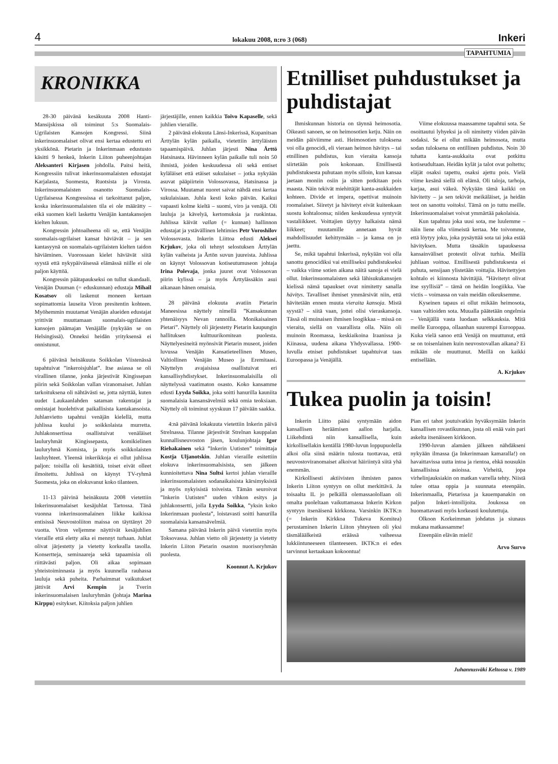4 lokakuu 2008, n:ro 3 (068) Inkeri
TAPAHTUMIA
KRONIKKA
28-30 päivänä kesäkuuta 2008 Hanti-Mansijskissa oli toiminut 5:s Suomalais-Ugrilaisten Kansojen Kongressi. Siinä inkerinsuomalaiset olivat ensi kertaa edustettu eri yksikkönä. Pietarin ja Inkerinmaan edustusto käsitti 9 henkeä, Inkerin Liiton puheenjohtajan Aleksanteri Kirjasen johdolla. Paitsi heitä, Kongressiin tulivat inkerinsuomalaisten edustajat Karjalasta, Suomesta, Ruotsista ja Virosta. Inkerinsuomalaisten osanotto Suomalais-Ugrilaisessa Kongressissa ei tarkoittanut paljon, koska inkerinsuomalaisten tila ei ole määrätty – eikä suomen kieli laskettu Venäjän kantakansojen kielten lukuun.
Kongressin johtoaiheena oli se, että Venäjän suomalais-ugrilaiset kansat häviävät – ja sen kantasyynä on suomalais-ugrilaisten kielten taidon häviäminen. Vuorossaan kielet häviävät siitä syystä että nykypäiväisessä elämässä niille ei ole paljon käyttöä.
Kongressin päätapaukseksi on tullut skandaali. Venäjän Duuman (= eduskunnan) edustaja Mihail Kosatsov oli laskenut moneen kertaan sopimattomia lauseita Viron presitentin kohteen. Myöhemmin muutamat Venäjän alueiden edustajat yrittivät muuttamaan suomalais-ugrilaisten kansojen päämajan Venäjälle (nykyään se on Helsingissä). Onneksi heidän yrityksensä ei onnistunut.
6 päivänä heinäkuuta Soikkolan Viistenässä tapahtuivat ”inkeroisjuhlat”. Itse asiassa se oli virallinen tilanne, jonka järjestivät Kingissepan piirin sekä Soikkolan vallan viranomaiset. Juhlan tarkoituksena oli nähtävästi se, jotta näyttää, kuten uudet Laukaanlahden sataman rakentajat ja omistajat huolehtivat paikallisista kantakansoista. Juhlanvietto tapahtui venäjän kielellä, mutta juhlissa kuului jo soikkolaista murretta. Juhlakonsertissa osallistuivat venäläiset lauluryhmät Kingissepasta, komikielinen lauluryhmä Komista, ja myös soikkolaisten lauluyhteet. Yleensä inkerikkoja ei ollut juhlissa paljon: toisilla oli kesätöitä, toiset eivät olleet ilmoitettu. Juhlissä on käynyt TV-ryhmä Suomesta, joka on elokuvanut koko tilanteen.
11-13 päivinä heinäkuuta 2008 vietettiin Inkerinsuomalaiset kesäjuhlat Tartossa. Tänä vuonna inkerinsuomalainen liikke kaikissa entisissä Neuvostoliiton maissa on täyttänyt 20 vuotta. Viron veljemme näyttivät kesäjuhlien vieraille että eletty aika ei mennyt turhaan. Juhlat olivat järjestetty ja vietetty korkealla tasolla. Konsertteja, seminaareja sekä tapaamisia oli riittävästi paljon. Oli aikaa sopimaan yhteistoiminnasta ja myös kuunnella rauhassa lauluja sekä puheita. Parhaimmat vaikutukset jättivät Arvi Kempin ja Tverin inkerinsuomalaisen lauluryhmän (johtaja Marina Kirppu) esitykset. Kiitoksia paljon juhlien
järjestäjille, ennen kaikkia Toivo Kapaselle, sekä juhlien vieraille.
2 päivänä elokuuta Länsi-Inkerissä, Kupanitsan Ärttylän kylän paikalla, vietettiin ärttyläisten tapaamispäivä. Juhlan järjesti Nina Ärttö Hatsinasta. Hävinneen kylän paikalle tuli noin 50 ihmistä, joiden keskuudessa oli sekä entiset kyläläiset että etäiset sukulaiset – jotka nykyään asuvat pääpiirtein Volossovassa, Hatsinassa ja Virossa. Muutamat nuoret saivat nähdä ensi kertaa sukulaisiaan. Juhla kesti koko päivän. Kaikui vapaasti kolme kieltä – suomi, viro ja venäjä. Oli lauluja ja kävelyä, kertomuksia ja ruokintaa. Juhlissa käivät vallan (= kunnan) hallinnon edustajat ja ystävällinen lehtimies Petr Voroshilov Volossovasta. Inkerin Liittoa edusti Aleksei Krjukov, joka oli tehnyt selostuksen Ärttylän kylän vaiheista ja Ärtön suvun juureista. Juhlissa on käynyt Volossovan kotiseutumuseon johtaja Irina Polevaja, jonka juuret ovat Volossovan piirin kylissä – ja myös Ärttylässäkin asui aikanaan hänen omaisia.
28 päivänä elokuuta avatiin Pietarin Maneesissa näyttely nimellä ”Kansakunnan yhtenäisyys Nevan rannoilla. Monikaisainen Pietari”. Näyttely oli järjestetty Pietarin kaupungin hallituksen kulttuurikomitean puolesta. Näyttelyesineitä myönsivät Pietarin museot, joiden luvussa Venäjän Kansatieteellinen Museo, Valtiollinen Venäjän Museo ja Eremitaasi. Näyttelyn avajaisissa osallistuivat eri kansallisyhdistykset. Inkerinsuomalaisilla oli näyttelyssä vaatimaton osasto. Koko kansamme edusti Lyyda Soikka, joka soitti hanurilla kauniita suomalaisia kansansävelmiä sekä omia teoksiaan. Näyttely oli toiminut syyskuun 17 päivään saakka.
4:nä päivänä lokakuuta vietettiin Inkerin päivä Strelnassa. Tilanne järjestivät Strelnan kauppalan kunnallisneuvoston jäsen, koulunjohtaja Igor Riehakainen sekä ”Inkerin Uutisten” toimittaja Kostja Uljanotskin. Juhlan vieraille esitettiin elokuva inkerinsuomalsisista, sen jälkeen kunnioitettava Nina Sultsi kertoi juhlan vieraille inkerinsuomalaisten sodanaikaisista kärsimyksistä ja myös nykyisistä toiveista. Tämän seuroivat ”Inkerin Uutisten” uuden vihkon esitys ja juhlakonsertti, jolla Lyyda Soikka, ”yksin koko Inkerinmaan puolesta”, loistavasti soitti hanurilla suomalaisia kansansävelmiä.
Samana päivänä Inkerin päivä vietettiin myös Toksovassa. Juhlan vietto oli järjestetty ja vietetty Inkerin Liiton Pietarin osaston nuorisoryhmän puolesta.
Koonnut A. Krjukov
Etnilliset puhdustukset ja puhdistajat
Ihmiskunnan historia on täynnä heimosotia. Oikeasti sanoen, se on heimosotien ketju. Näin on meidän päiviimme asti. Heimosotien tuloksena voi olla genocidi, eli vieraan heimon hävitys – tai etnillinen puhdistus, kun vieraita kansoja siirtetään pois kokonaan. Etnillisestä puhdistuksesta puhutaan myös silloin, kun kansaa jaetaan moniin osiin ja sitten potkitaan pois maasta. Näin tekivät miehittäjät kanta-asukkaiden kohteen. Divide et impera, opettivat muinoin roomalaiset. Siiretyt ja hävitetyt eivät kuitenkaan suostu kohtaloonsa; niiden keskuudessa syntyvät vastaliikkeet. Voittajien täytyy halkaista nämä liikkeet; muutamille annetaan hyvät mahdollisuudet kehittymään – ja kansa on jo jaettu.
Se, mikä tapahtui Inkerissä, nykyään voi olla sanottu genocidiksi vai etnilliseksi puhdistukseksi – vaikka viime sotien aikana näitä sanoja ei vielä ollut. Inkerinsuomalaisten sekä lähisukukansojen kielissä nämä tapaukset ovat nimitetty sanalla hävitys. Tavalliset ihmiset ymmärsivät niin, että hävitetään ennen muuta vieraita kansoja. Mistä syystä? – siitä vaan, jottei olisi vieraskansoja. Tässä oli muinaisen ihmisen loogikkaa – missä on vieraita, siellä on vaarallista olla. Näin oli muinoin Roomassa, keskiaikoina Iraanissa ja Kiinassa, uudena aikana Yhdysvallassa. 1900-luvulla etniset puhdistukset tapahtuivat taas Euroopassa ja Venäjällä.
Viime elokuussa maassamme tapahtui sota. Se osoittautui lyhyeksi ja oli nimitetty viiden päivän sodaksi. Se ei ollut mikään heimosota, mutta sodan tuloksena on entillinen puhdistus. Noin 30 tuhatta kanta-asukkaita ovat potkittu kotiseudultaan. Heidän kylät ja talot ovat poltettu; eläjät osaksi tapettu, osaksi ajettu pois. Vielä viime kesänä siellä oli elämä. Oli taloja, tarhoja, karjaa, asui väkeä. Nykyään tämä kaikki on hävitetty – ja sen tekivät meikäläiset, ja heidän teot on sanottu voitoksi. Tämä on jo tuttu meille. Inkerinsuomalaiset voivat ymmärtää pakolaisia.
Kun tapahtuu joka uusi sota, me luulemme – näin liene olla viimeistä kertaa. Me toivomme, että löytyy joku, joka pysäyttää sota tai joka estää hävityksen. Mutta tässäkin tapauksessa kansainväliset protestit olivat turhia. Meillä juhliaan voittoa. Etnillisestä puhdistuksesta ei puhuta, sensijaan ylistetään voittajia. Hävitettyjen kohtalo ei kiinnosta hävittäjiä. ”Hävitetyt olivat itse syyllisiä” – tämä on heidän loogiikka. Vae victis – voimassa on vain meidän oikeuksemme.
Kyseinen tapaus ei ollut mikään heimosota, vaan valtioiden sota. Muualla päätetään ongelmia – Venäjällä vasta luodaan selkkauksia. Mitä meille Eurooppa, ollaanhan suurempi Eurooppaa. Kuka vielä sanoo että Venäjä on muuttunut, että se on toisenlainen kuin neuvostovallan aikana? Ei mikään ole muuttunut. Meillä on kaikki entisellään.
A. Krjukov
Tukea puolin ja toisin!
Inkerin Liitto pääsi syntymään aidon kansallisen heräämisen aallon harjalla. Liikehdintä niin kansallisella, kuin kirkollisellakin kentällä 1980-luvun loppupuolella alkoi olla siinä määrin tulosta tuottavaa, että neuvostoviranomaiset alkoivat häiriintyä siitä yhä enemmän.
Kirkollisesti aktiivisten ihmisten panos Inkerin Liiton syntyyn on ollut merkittävä. Ja toisaalta IL jo pelkällä olemassaolollaan oli omalta puoleltaan vaikuttamassa Inkerin Kirkon syntyyn itsenäisenä kirkkona. Varsinkin IKTK:n (= Inkerin Kirkkoa Tukeva Komitea) perustaminen Inkerin Liiton yhteyteen oli yksi täsmäläälkeistä eräässä vaiheessa lukkiintuneeseen tilanteeseen. IKTK:n ei edes tarvinnut kertaakaan kokoontua!
Pian eri tahot joutuivatkin hyväksymään Inkerin kansallisen rovastikunnan, josta oli enää vain pari askelta itsenäiseen kirkkoon.
1990-luvun alamäen jälkeen nähdäkseni nykyään ilmassa (ja Inkerinmaan kamaralla!) on havaittavissa uutta intoa ja rientoa, ehkä nousukin kansallisissa asioissa. Virheitä, jopa virhelinjauksiakin on matkan varrella tehty. Niistä tulee ottaa oppia ja suunnata eteenpäin. Inkerinmaalla, Pietarissa ja kauempanakin on paljon Inkeri-intoilijoita. Joukossa on huomattavasti myös korkeasti koulutettuja.
Olkoon Korkeimman johdatus ja siunaus mukana matkassamme!
Eteenpäin elävän mieli!
Arvo Survo
Juhannusväki Keltossa v. 1989